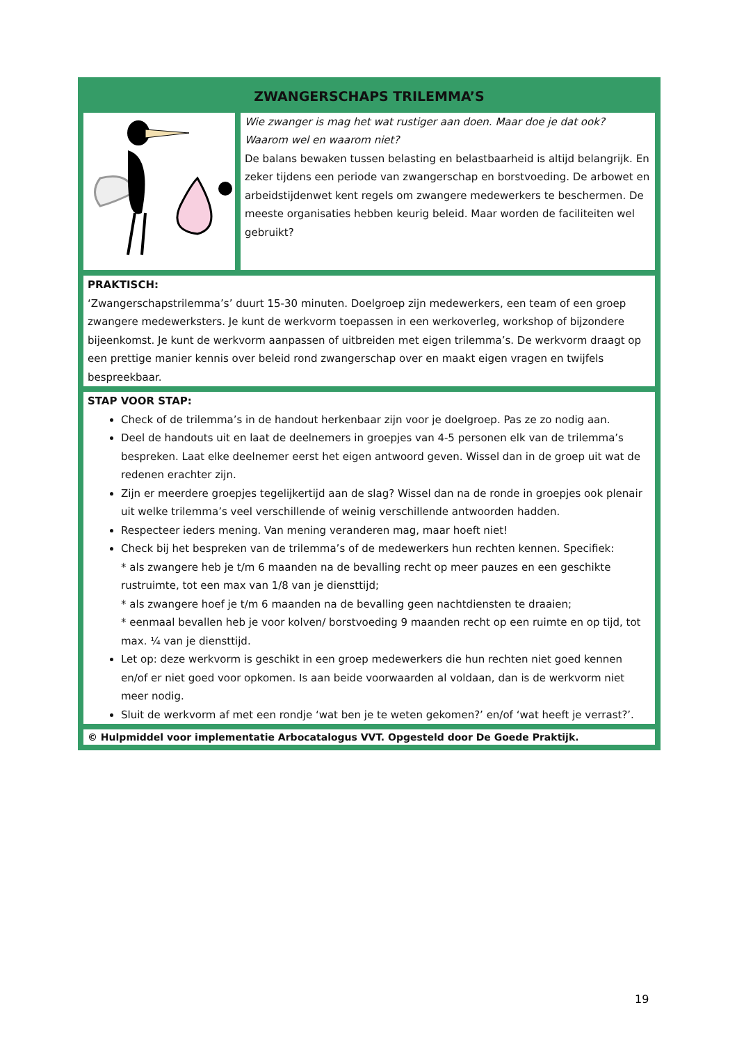| ZWANGERSCHAPS TRILEMMA’S | |
| --- | --- |
| | Wie zwanger is mag het wat rustiger aan doen. Maar doe je dat ook? Waarom wel en waarom niet? De balans bewaken tussen belasting en belastbaarheid is altijd belangrijk. En zeker tijdens een periode van zwangerschap en borstvoeding. De arbowet en arbeidstijdenwet kent regels om zwangere medewerkers te beschermen. De meeste organisaties hebben keurig beleid. Maar worden de faciliteiten wel gebruikt? |
| PRAKTISCH: ‘Zwangerschapstrilemma’s’ duurt 15-30 minuten. Doelgroep zijn medewerkers, een team of een groep zwangere medewerksters. Je kunt de werkvorm toepassen in een werkoverleg, workshop of bijzondere bijeenkomst. Je kunt de werkvorm aanpassen of uitbreiden met eigen trilemma’s. De werkvorm draagt op een prettige manier kennis over beleid rond zwangerschap over en maakt eigen vragen en twijfels bespreekbaar. | |
| STAP VOOR STAP: Check of de trilemma’s in de handout herkenbaar zijn voor je doelgroep. Pas ze zo nodig aan. Deel de handouts uit en laat de deelnemers in groepjes van 4-5 personen elk van de trilemma’s bespreken. Laat elke deelnemer eerst het eigen antwoord geven. Wissel dan in de groep uit wat de redenen erachter zijn. Zijn er meerdere groepjes tegelijkertijd aan de slag? Wissel dan na de ronde in groepjes ook plenair uit welke trilemma’s veel verschillende of weinig verschillende antwoorden hadden. Respecteer ieders mening. Van mening veranderen mag, maar hoeft niet! Check bij het bespreken van de trilemma’s of de medewerkers hun rechten kennen. Specifiek: * als zwangere heb je t/m 6 maanden na de bevalling recht op meer pauzes en een geschikte rustruimte, tot een max van 1/8 van je diensttijd; * als zwangere hoef je t/m 6 maanden na de bevalling geen nachtdiensten te draaien; * eenmaal bevallen heb je voor kolven/ borstvoeding 9 maanden recht op een ruimte en op tijd, tot max. ¼ van je diensttijd. Let op: deze werkvorm is geschikt in een groep medewerkers die hun rechten niet goed kennen en/of er niet goed voor opkomen. Is aan beide voorwaarden al voldaan, dan is de werkvorm niet meer nodig. Sluit de werkvorm af met een rondje ‘wat ben je te weten gekomen?’ en/of ‘wat heeft je verrast?’. | |
| © Hulpmiddel voor implementatie Arbocatalogus VVT. Opgesteld door De Goede Praktijk. | |
19